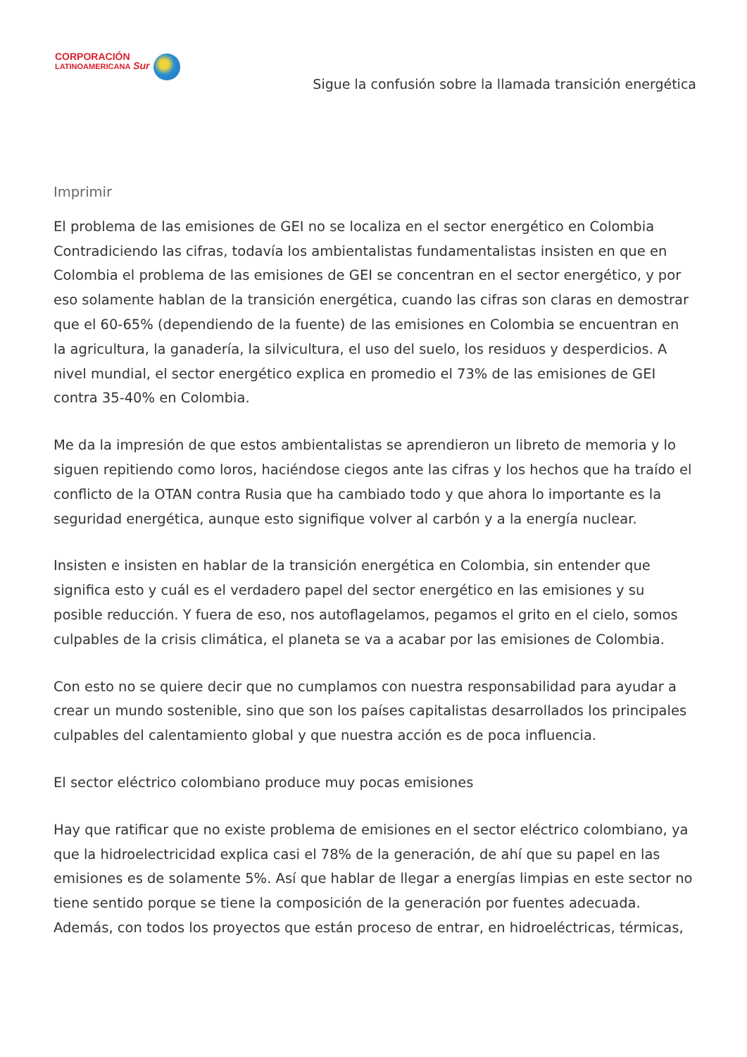CORPORACIÓN
LATINOAMERICANA Sur
Sigue la confusión sobre la llamada transición energética
Imprimir
El problema de las emisiones de GEI no se localiza en el sector energético en Colombia Contradiciendo las cifras, todavía los ambientalistas fundamentalistas insisten en que en Colombia el problema de las emisiones de GEI se concentran en el sector energético, y por eso solamente hablan de la transición energética, cuando las cifras son claras en demostrar que el 60-65% (dependiendo de la fuente) de las emisiones en Colombia se encuentran en la agricultura, la ganadería, la silvicultura, el uso del suelo, los residuos y desperdicios. A nivel mundial, el sector energético explica en promedio el 73% de las emisiones de GEI contra 35-40% en Colombia.
Me da la impresión de que estos ambientalistas se aprendieron un libreto de memoria y lo siguen repitiendo como loros, haciéndose ciegos ante las cifras y los hechos que ha traído el conflicto de la OTAN contra Rusia que ha cambiado todo y que ahora lo importante es la seguridad energética, aunque esto signifique volver al carbón y a la energía nuclear.
Insisten e insisten en hablar de la transición energética en Colombia, sin entender que significa esto y cuál es el verdadero papel del sector energético en las emisiones y su posible reducción. Y fuera de eso, nos autoflagelamos, pegamos el grito en el cielo, somos culpables de la crisis climática, el planeta se va a acabar por las emisiones de Colombia.
Con esto no se quiere decir que no cumplamos con nuestra responsabilidad para ayudar a crear un mundo sostenible, sino que son los países capitalistas desarrollados los principales culpables del calentamiento global y que nuestra acción es de poca influencia.
El sector eléctrico colombiano produce muy pocas emisiones
Hay que ratificar que no existe problema de emisiones en el sector eléctrico colombiano, ya que la hidroelectricidad explica casi el 78% de la generación, de ahí que su papel en las emisiones es de solamente 5%. Así que hablar de llegar a energías limpias en este sector no tiene sentido porque se tiene la composición de la generación por fuentes adecuada. Además, con todos los proyectos que están proceso de entrar, en hidroeléctricas, térmicas,